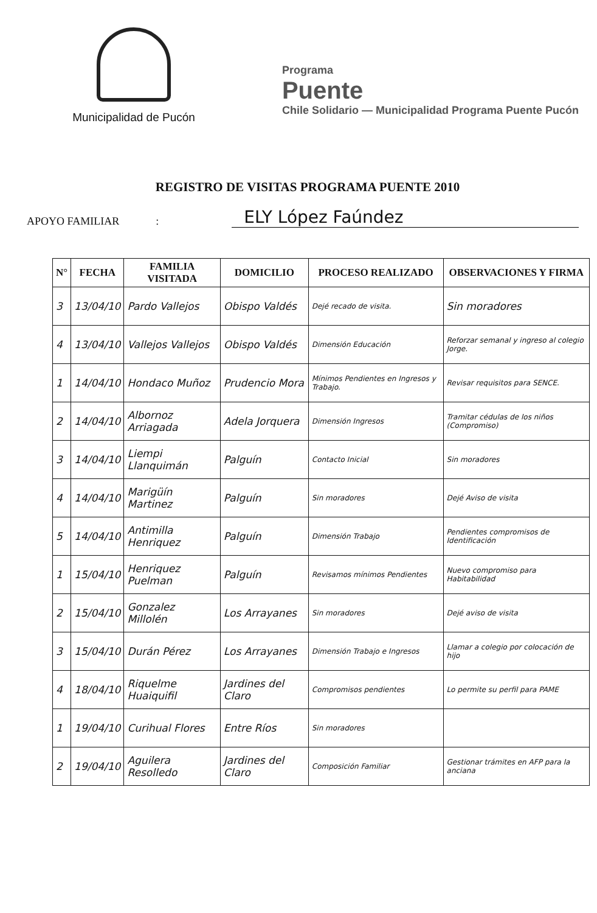Municipalidad de Pucón
Programa
Puente
Chile Solidario — Municipalidad Programa Puente Pucón
REGISTRO DE VISITAS PROGRAMA PUENTE 2010
APOYO FAMILIAR: ELY López Faúndez
| N° | FECHA | FAMILIA VISITADA | DOMICILIO | PROCESO REALIZADO | OBSERVACIONES Y FIRMA |
| --- | --- | --- | --- | --- | --- |
| 3 | 13/04/10 | Pardo Vallejos | Obispo Valdés | Dejé recado de visita. | Sin moradores |
| 4 | 13/04/10 | Vallejos Vallejos | Obispo Valdés | Dimensión Educación | Reforzar semanal y ingreso al colegio Jorge. |
| 1 | 14/04/10 | Hondaco Muñoz | Prudencio Mora | Mínimos Pendientes en Ingresos y Trabajo. | Revisar requisitos para SENCE. |
| 2 | 14/04/10 | Albornoz Arriagada | Adela Jorquera | Dimensión Ingresos | Tramitar cédulas de los niños (Compromiso) |
| 3 | 14/04/10 | Liempi Llanquimán | Palguín | Contacto Inicial | Sin moradores |
| 4 | 14/04/10 | Marigüín Martinez | Palguín | Sin moradores | Dejé Aviso de visita |
| 5 | 14/04/10 | Antimilla Henriquez | Palguín | Dimensión Trabajo | Pendientes compromisos de Identificación |
| 1 | 15/04/10 | Henriquez Puelman | Palguín | Revisamos mínimos Pendientes | Nuevo compromiso para Habitabilidad |
| 2 | 15/04/10 | Gonzalez Millolén | Los Arrayanes | Sin moradores | Dejé aviso de visita |
| 3 | 15/04/10 | Durán Pérez | Los Arrayanes | Dimensión Trabajo e Ingresos | Llamar a colegio por colocación de hijo |
| 4 | 18/04/10 | Riquelme Huaiquifil | Jardines del Claro | Compromisos pendientes | Lo permite su perfil para PAME |
| 1 | 19/04/10 | Curihual Flores | Entre Ríos | Sin moradores | |
| 2 | 19/04/10 | Aguilera Resolledo | Jardines del Claro | Composición Familiar | Gestionar trámites en AFP para la anciana |